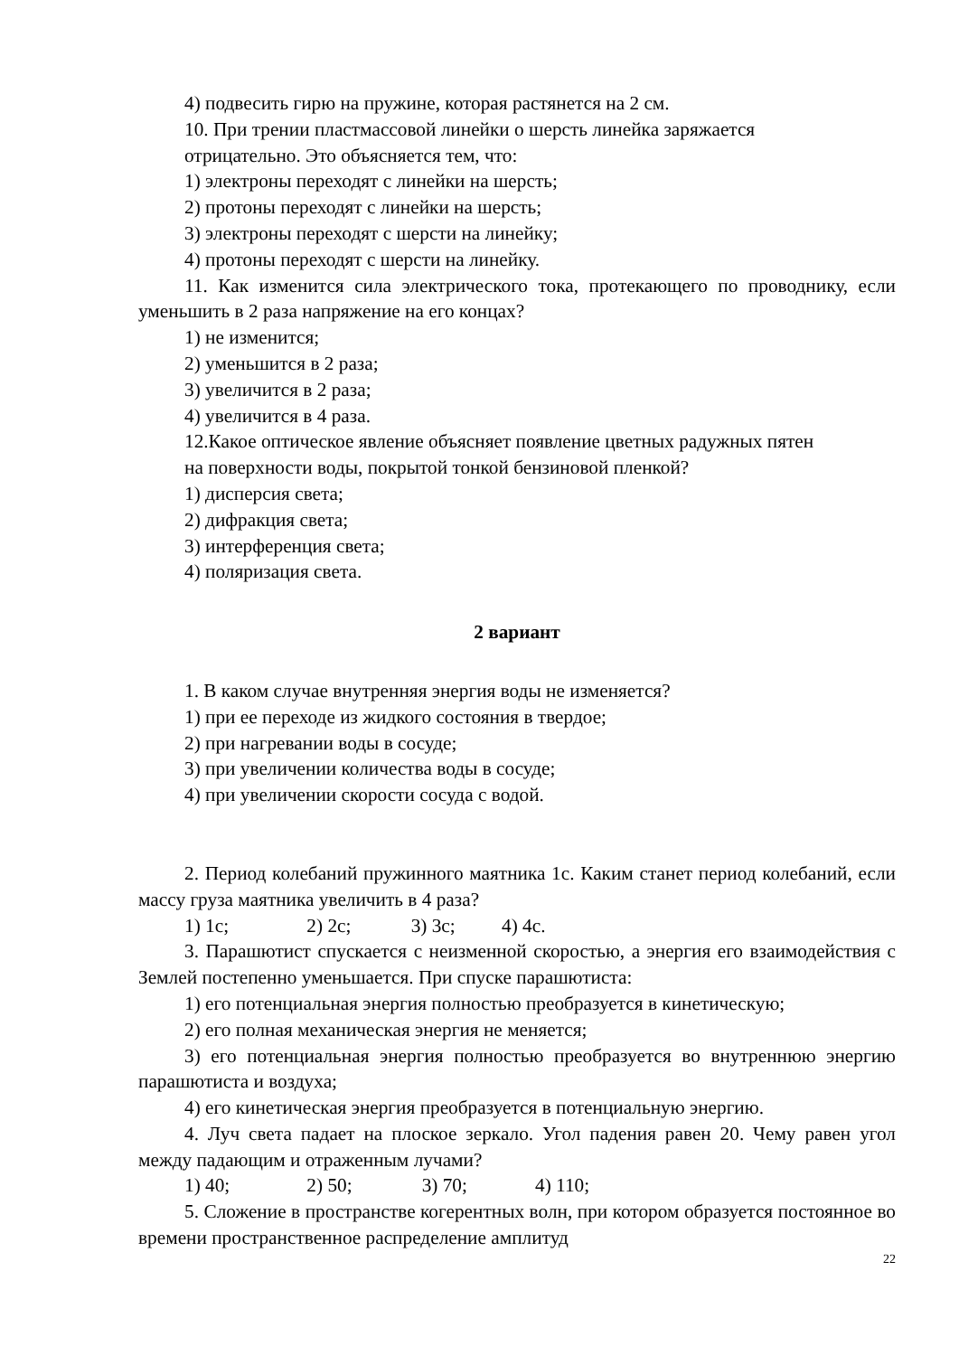4) подвесить гирю на пружине, которая растянется на 2 см.
10. При трении пластмассовой линейки о шерсть линейка заряжается
отрицательно. Это объясняется тем, что:
1) электроны переходят с линейки на шерсть;
2) протоны переходят с линейки на шерсть;
3) электроны переходят с шерсти на линейку;
4) протоны переходят с шерсти на линейку.
11. Как изменится сила электрического тока, протекающего по проводнику, если уменьшить в 2 раза напряжение на его концах?
1) не изменится;
2) уменьшится в 2 раза;
3) увеличится в 2 раза;
4) увеличится в 4 раза.
12.Какое оптическое явление объясняет появление цветных радужных пятен
на поверхности воды, покрытой тонкой бензиновой пленкой?
1) дисперсия света;
2) дифракция света;
3) интерференция света;
4) поляризация света.
2 вариант
1. В каком случае внутренняя энергия воды не изменяется?
1) при ее переходе из жидкого состояния в твердое;
2) при нагревании воды в сосуде;
3) при увеличении количества воды в сосуде;
4) при увеличении скорости сосуда с водой.
2. Период колебаний пружинного маятника 1с. Каким станет период колебаний, если массу груза маятника увеличить в 4 раза?
1) 1с; 2) 2с; 3) 3с; 4) 4с.
3. Парашютист спускается с неизменной скоростью, а энергия его взаимодействия с Землей постепенно уменьшается. При спуске парашютиста:
1) его потенциальная энергия полностью преобразуется в кинетическую;
2) его полная механическая энергия не меняется;
3) его потенциальная энергия полностью преобразуется во внутреннюю энергию парашютиста и воздуха;
4) его кинетическая энергия преобразуется в потенциальную энергию.
4. Луч света падает на плоское зеркало. Угол падения равен 20. Чему равен угол между падающим и отраженным лучами?
1) 40; 2) 50; 3) 70; 4) 110;
5. Сложение в пространстве когерентных волн, при котором образуется постоянное во времени пространственное распределение амплитуд
22